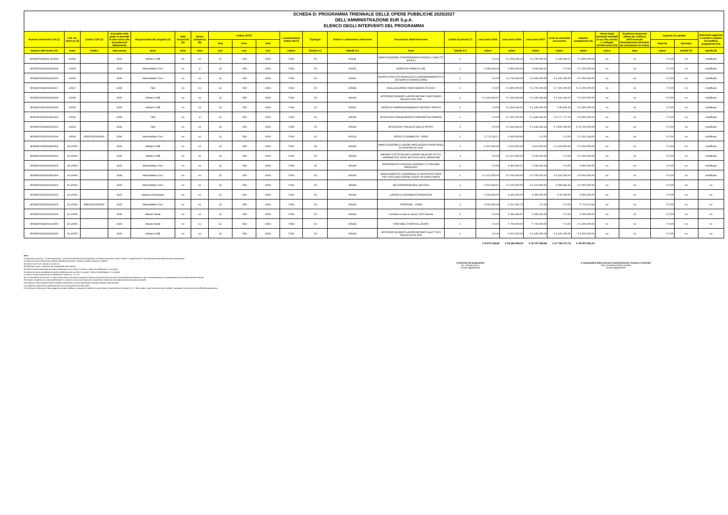SCHEDA D: PROGRAMMA TRIENNALE DELLE OPERE PUBBLICHE 2025/2027
DELL'AMMINISTRAZIONE EUR S.p.A.
ELENCO DEGLI INTERVENTI DEL PROGRAMMA
| Numero intervento CUI (1) | cod. Int. Amm.ne (2) | Codice CUP (3) | Annualità nella quale si prevede di dare avvio alla procedura di affidamento | Responsabile del progetto (4) | lotto funzionale (5) | lavoro complesso (6) | Codice ISTAT | | | Localizzazione codice NUTS | Tipologia | Settore e sottosettore intervento | Descrizione ddell'intervento | Livello di priorità (7) | costi anno 2025 | costi anno 2026 | costi anno 2027 | costi su annualità successive | importo complessivo (9) | Valore degli eventuali immobili di cui alla scheda C collegati all'intervento (10) | Scadenza temporale ultima per l'utilizzo dell'eventuale finanziamento derivante da contrazione di mutuo | Apporto di capitale | | Intervento aggiunto o variato a seguito di modifica programma (12) |
| --- | --- | --- | --- | --- | --- | --- | --- | --- | --- | --- | --- | --- | --- | --- | --- | --- | --- | --- | --- | --- | --- | --- | --- | --- |
| | | | | | | | Reg | Prov | Com | | | | | | | | | | | | | Importo | tipologia | |
| numero intervento CUI | testo | Codice | data (anno) | testo | si/no | si/no | cod. | cod. | cod. | codice | Tabella D.1 | Tabella D.2 | testo | Tabella D.3 | valore | valore | valore | valore | valore | valore | data | valore | tabella D4 | tabella D5 |
| 80045870583202 3L0002 | L0002 | | 2025 | Adriano Cirilli | no | no | 12 | .058 | H501 | ITI43 | .03 | A02/11 | MANUTENZIONE STRAORDINARIA VERDE E VIALETTI (EDILE) | 2 | € 0,00 | € 1.558.333,33 | € 1.700.000,00 | € 141.666,67 | € 3.400.000,00 | no | no | € 0,00 | no | modificato |
| 800458705832023L0004 | L0004 | | 2025 | Massimiliano Ceci | no | si | 12 | .058 | H501 | ITI43 | .03 | A02/11 | BONIFICA FANGHI E MS | 2 | € 283.333,33 | € 850.000,00 | € 566.666,67 | € 0,00 | € 1.700.000,00 | no | no | € 0,00 | no | modificato |
| 800458705832023L0005 | L0005 | | 2026 | Massimiliano Ceci | no | no | 12 | .058 | H501 | ITI43 | .03 | A02/11 | NUOVO CIRCUITO IDRAULICO E BIORISANAMEMTO O SISTEMA DI DISINFEZIONE | 2 | € 0,00 | € 1.750.000,00 | € 3.000.000,00 | € 1.250.000,00 | € 6.000.000,00 | no | no | € 0,00 | no | modificato |
| 800458705832023L0017 | L0017 | | 2026 | TBD | no | no | 12 | .058 | H501 | ITI43 | .03 | A06/42 | REALIZZAZIONE PARCHEGGIO STURZO | 3 | € 0,00 | € 3.800.000,00 | € 5.700.000,00 | € 7.500.000,00 | € 17.000.000,00 | no | no | € 0,00 | no | modificato |
| 800458705832023L0018 | L0018 | | 2025 | Adriano Cirilli | no | no | 12 | .058 | H501 | ITI43 | .03 | A06/42 | ACCORDO QUADRO LAVORI IMPIANTI MECCANICI PALAZZI EUR SPA | 1 | € 1.161.666,67 | € 2.323.333,33 | € 2.323.333,33 | € 1.161.666,67 | € 6.970.000,00 | no | no | € 0,00 | no | modificato |
| 800458705832023L0019 | L0019 | | 2025 | Adriano Cirilli | no | no | 12 | .058 | H501 | ITI43 | .03 | A02/11 | LAVORI DI AMMODERNAMENTO IMPIANTI PARCHI | 2 | € 0,00 | € 1.054.166,67 | € 1.150.000,00 | € 95.833,33 | € 2.300.000,00 | no | no | € 0,00 | no | modificato |
| 800458705832023L0022 | L0022 | | 2026 | TBD | no | si | 12 | .058 | H501 | ITI43 | .03 | A06/42 | INTERVENTI ADEGUAMENTO NORMATIVA SISMICA | 2 | € 0,00 | € 1.555.555,56 | € 2.666.666,67 | € 3.777.777,78 | € 8.000.000,01 | no | no | € 0,00 | no | modificato |
| 800458705832023L0023 | L0023 | | 2026 | TBD | no | no | 12 | .058 | H501 | ITI43 | .03 | A06/42 | INTERVENTI PALAZZO DELLO SPORT | 3 | € 0,00 | € 2.616.666,67 | € 5.233.333,33 | € 7.850.000,00 | € 15.700.000,00 | no | no | € 0,00 | no | modificato |
| 800458705832023L0024 | L0024 | I85B22000140006 | 2024 | Massimiliano Ceci | no | no | 12 | .058 | H501 | ITI43 | .03 | A05/12 | SPORT E DISABILITA - PNRR | 1 | € 772.211,57 | € 429.006,43 | € 0,00 | € 0,00 | € 1.201.218,00 | no | no | € 0,00 | no | modificato |
| 800458705832024L0001 | 24 L0001 | | 2025 | Adriano Cirilli | no | no | 12 | .058 | H501 | ITI43 | .03 | A06/42 | MANUTENZIONE E LAVORI PARCHEGGI A RASO AREE DI PROPRIETA' EUR | 1 | € 507.850,00 | € 870.600,00 | € 870.600,00 | € 2.103.950,00 | € 4.353.000,00 | no | no | € 0,00 | no | modificato |
| 800458705832024L0002 | 24 L0002 | | 2025 | Adriano Cirilli | no | no | 12 | .058 | H501 | ITI43 | .03 | A06/42 | IMPIANTI FOTOVOLTAICI LAVORI PALAZZO UFFICI, URBANISTICA, ARTE ANTICA E ARTE MODERNA | 1 | € 0,00 | € 1.375.000,00 | € 125.000,00 | € 0,00 | € 1.500.000,00 | no | no | € 0,00 | no | modificato |
| 800458705832024L0003 | 24 L0003 | | 2025 | Massimiliano Ceci | no | no | 12 | .058 | H501 | ITI43 | .03 | A06/42 | RIFACIMENTO PIAZZALE KENNEDY E FONTANE ADIACENTI | 2 | € 0,00 | € 466.666,67 | € 333.333,33 | € 0,00 | € 800.000,00 | no | no | € 0,00 | no | modificato |
| 800458705832024L0004 | 24 L0004 | | 2024 | Massimiliano Ceci | no | no | 12 | .058 | H501 | ITI43 | .03 | A06/42 | ADEGUAMENTO FUNZIONALE E RESTAURO SPAZI PDC PER ESECUZIONE EVENTI IN SIMULTANEA | 1 | € 1.575.000,00 | € 2.700.000,00 | € 2.700.000,00 | € 1.025.000,00 | € 8.000.000,00 | no | no | € 0,00 | no | modificato |
| 800458705832025L0001 | 25 L0001 | | 2025 | Massimiliano Ceci | no | no | 12 | .058 | H501 | ITI43 | .03 | A06/42 | AQ CONGRESSUALE NUVOLA | 1 | € 974.166,67 | € 1.670.000,00 | € 1.670.000,00 | € 685.833,33 | € 5.000.000,00 | no | no | € 0,00 | no | no |
| 800458705832025L0002 | 25 L0002 | | 2025 | Gianluca Sebastiani | no | no | 12 | .058 | H501 | ITI43 | .03 | A06/42 | LAVORI DI SGOMBERO MAGAZZINI | 3 | € 250.000,00 | € 300.000,00 | € 300.000,00 | € 50.000,00 | € 900.000,00 | no | no | € 0,00 | no | no |
| 800458705832025L0003 | 25 L0003 | I89D22000100006 | 2025 | Massimiliano Ceci | no | no | 12 | .058 | H501 | ITI43 | .03 | A06/42 | TORRIONE - PNRR | 1 | € 545.910,64 | € 227.462,76 | € 0,00 | € 0,00 | € 773.373,40 | no | no | € 0,00 | no | no |
| 800458705832025L0004 | 25 L0004 | | 2026 | Alessio Murat | no | no | 12 | .058 | H501 | ITI43 | .03 | A06/42 | Fornitura e posa in opera TVCC Nuvola | 3 | € 0,00 | € 291.666,67 | € 208.333,33 | € 0,00 | € 500.000,00 | no | no | € 0,00 | no | no |
| 800458705832025L0005 | 25 L0005 | | 2026 | Alessio Murat | no | no | 12 | .058 | H501 | ITI43 | .03 | A06/42 | FONTANE STORICHE LAVORI | 3 | € 0,00 | € 750.000,00 | € 750.000,00 | € 0,00 | € 1.500.000,00 | no | no | € 0,00 | no | no |
| 800458705832025L0006 | 25 L0006 | | 2026 | Adriano Cirilli | no | no | 12 | .058 | H501 | ITI43 | .03 | A06/42 | ACCORDO QUADRO LAVORI IMPIANTI ELETTRICI PALAZZI EUR SPA | 2 | € 0,00 | € 875.000,00 | € 1.500.000,00 | € 2.125.000,00 | € 4.500.000,00 | no | no | € 0,00 | no | no |
| | | | | | | | | | | | | | | | € 6.070.138,88 | € 25.463.458,09 | € 30.797.266,66 | € 27.766.727,78 | € 90.097.591,41 | | | | | |
Note
(1) Numero intervento = cf amministrazione + prima annualità del primo programma nel quale l'intervento è stato inserito + progressivo di 5 cifre della prima annualità del primo programma
(2) Numero interno liberamente indicato dall'amministrazione in base a proprio sistema di codifica
(3) Indica il CUP (cfr. articolo 3 comma 5)
(4) Riportare nome e cognome del responsabile del progetto
(5) Indica se lotto funzionale secondo la definizione di cui all'art.3 comma 1 lettera s) dell'allegato I.1 al codice
(6) Indica se lavoro complesso secondo la definizione di cui all'art.2 comma 1 lettera d) dell'allegato I.1 al codice
(7) Indica il livello di priorità di cui all'articolo 3 commi 11, 12 e 13
(8) Ai sensi dell'art.4 comma 6, in caso di demolizione di opera incompiuta l'importo comprende gli oneri per lo smantellamento dell'opera e per la rinaturalizzazione, riqualificazione ed eventuale bonifica del sito.
(9) Importo complessivo ai sensi dell'articolo 3, comma 6, ivi incluse le spese eventualmente sostenute antecedentemente alla prima annualità
(10) Riporta il valore dell'eventuale immobile trasferito di cui al corrispondente immobile indicato nella scheda C
(11) Riportare l'importo del capitale privato come quota parte del costo totale
(12) Indica se l'intervento è stato aggiunto o stato modificato a seguito di modifica in corso d'anno ai sensi dell'art.5 commi 9 e 11. Tale campo, come la relativa nota e tabella, 'compaiono solo in caso di modifica del programma
Il referente del programma
Avv. Donata Nuzzo
firmato digitalmente
Il responsabile della funzione Amministrazione, Finanza e Controllo
Dott. ssa Maria Teresa Guidotti
firmato digitalmente